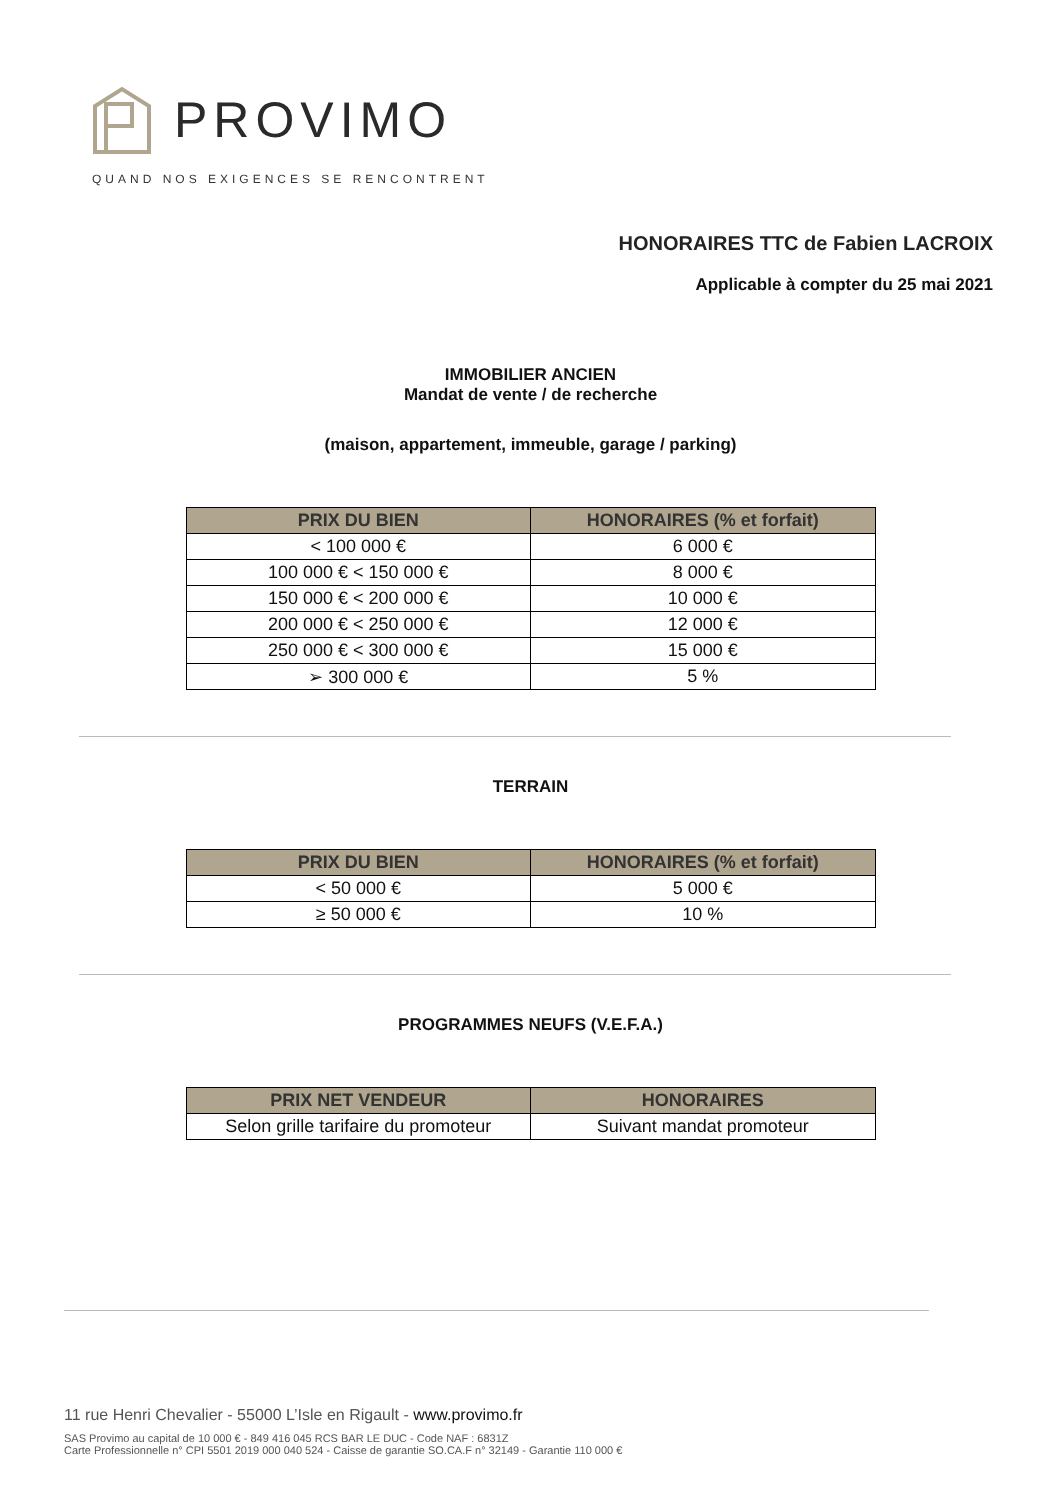PROVIMO
QUAND NOS EXIGENCES SE RENCONTRENT
HONORAIRES TTC de Fabien LACROIX
Applicable à compter du 25 mai 2021
IMMOBILIER ANCIEN
Mandat de vente / de recherche
(maison, appartement, immeuble, garage / parking)
| PRIX DU BIEN | HONORAIRES (% et forfait) |
| --- | --- |
| < 100 000 € | 6 000 € |
| 100 000 € < 150 000 € | 8 000 € |
| 150 000 € < 200 000 € | 10 000 € |
| 200 000 € < 250 000 € | 12 000 € |
| 250 000 € < 300 000 € | 15 000 € |
| ➢ 300 000 € | 5 % |
TERRAIN
| PRIX DU BIEN | HONORAIRES (% et forfait) |
| --- | --- |
| < 50 000 € | 5 000 € |
| ≥ 50 000 € | 10 % |
PROGRAMMES NEUFS (V.E.F.A.)
| PRIX NET VENDEUR | HONORAIRES |
| --- | --- |
| Selon grille tarifaire du promoteur | Suivant mandat promoteur |
11 rue Henri Chevalier - 55000 L’Isle en Rigault - www.provimo.fr
SAS Provimo au capital de 10 000 € - 849 416 045 RCS BAR LE DUC - Code NAF : 6831Z
Carte Professionnelle n° CPI 5501 2019 000 040 524 - Caisse de garantie SO.CA.F n° 32149 - Garantie 110 000 €